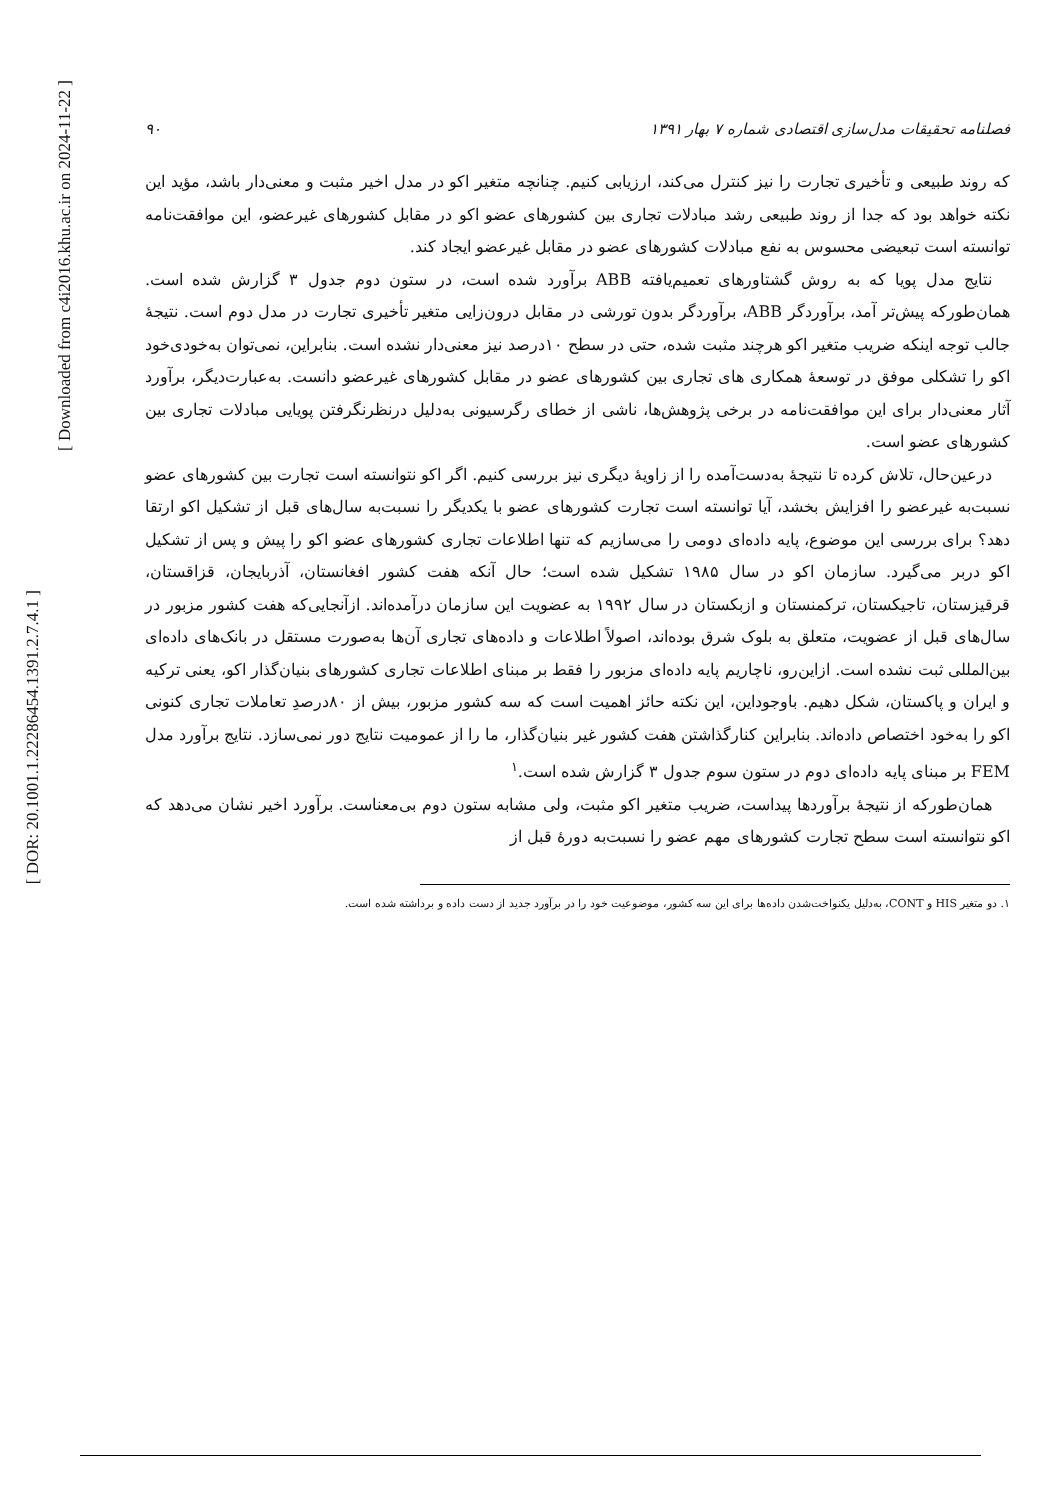[ DOR: 20.1001.1.22286454.1391.2.7.4.1 ]
[ Downloaded from c4i2016.khu.ac.ir on 2024-11-22 ]
فصلنامه تحقیقات مدل‌سازی اقتصادی شماره ۷ بهار ۱۳۹۱ ۹۰
که روند طبیعی و تأخیری تجارت را نیز کنترل می‌کند، ارزیابی کنیم. چنانچه متغیر اکو در مدل اخیر مثبت و معنی‌دار باشد، مؤید این نکته خواهد بود که جدا از روند طبیعی رشد مبادلات تجاری بین کشورهای عضو اکو در مقابل کشورهای غیرعضو، این موافقت‌نامه توانسته است تبعیضی محسوس به نفع مبادلات کشورهای عضو در مقابل غیرعضو ایجاد کند.
نتایج مدل پویا که به روش گشتاورهای تعمیم‌یافته ABB برآورد شده است، در ستون دوم جدول ۳ گزارش شده است. همان‌طورکه پیش‌تر آمد، برآوردگر ABB، برآوردگر بدون تورشی در مقابل درون‌زایی متغیر تأخیری تجارت در مدل دوم است. نتیجهٔ جالب توجه اینکه ضریب متغیر اکو هرچند مثبت شده، حتی در سطح ۱۰درصد نیز معنی‌دار نشده است. بنابراین، نمی‌توان به‌خودی‌خود اکو را تشکلی موفق در توسعهٔ همکاری های تجاری بین کشورهای عضو در مقابل کشورهای غیرعضو دانست. به‌عبارت‌دیگر، برآورد آثار معنی‌دار برای این موافقت‌نامه در برخی پژوهش‌ها، ناشی از خطای رگرسیونی به‌دلیل درنظرنگرفتن پویایی مبادلات تجاری بین کشورهای عضو است.
درعین‌حال، تلاش کرده تا نتیجهٔ به‌دست‌آمده را از زاویهٔ دیگری نیز بررسی کنیم. اگر اکو نتوانسته است تجارت بین کشورهای عضو نسبت‌به غیرعضو را افزایش بخشد، آیا توانسته است تجارت کشورهای عضو با یکدیگر را نسبت‌به سال‌های قبل از تشکیل اکو ارتقا دهد؟ برای بررسی این موضوع، پایه داده‌ای دومی را می‌سازیم که تنها اطلاعات تجاری کشورهای عضو اکو را پیش و پس از تشکیل اکو دربر می‌گیرد. سازمان اکو در سال ۱۹۸۵ تشکیل شده است؛ حال آنکه هفت کشور افغانستان، آذربایجان، قزاقستان، قرقیزستان، تاجیکستان، ترکمنستان و ازبکستان در سال ۱۹۹۲ به عضویت این سازمان درآمده‌اند. ازآنجایی‌که هفت کشور مزبور در سال‌های قبل از عضویت، متعلق به بلوک شرق بوده‌اند، اصولاً اطلاعات و داده‌های تجاری آن‌ها به‌صورت مستقل در بانک‌های داده‌ای بین‌المللی ثبت نشده است. ازاین‌رو، ناچاریم پایه داده‌ای مزبور را فقط بر مبنای اطلاعات تجاری کشورهای بنیان‌گذار اکو، یعنی ترکیه و ایران و پاکستان، شکل دهیم. باوجوداین، این نکته حائز اهمیت است که سه کشور مزبور، بیش از ۸۰درصدِ تعاملات تجاری کنونی اکو را به‌خود اختصاص داده‌اند. بنابراین کنارگذاشتن هفت کشور غیر بنیان‌گذار، ما را از عمومیت نتایج دور نمی‌سازد. نتایج برآورد مدل FEM بر مبنای پایه داده‌ای دوم در ستون سوم جدول ۳ گزارش شده است.<sup>۱</sup>
همان‌طورکه از نتیجهٔ برآوردها پیداست، ضریب متغیر اکو مثبت، ولی مشابه ستون دوم بی‌معناست. برآورد اخیر نشان می‌دهد که اکو نتوانسته است سطح تجارت کشورهای مهم عضو را نسبت‌به دورهٔ قبل از
۱. دو متغیر HIS و CONT، به‌دلیل یکنواخت‌شدن داده‌ها برای این سه کشور، موضوعیت خود را در برآورد جدید از دست داده و برداشته شده است.